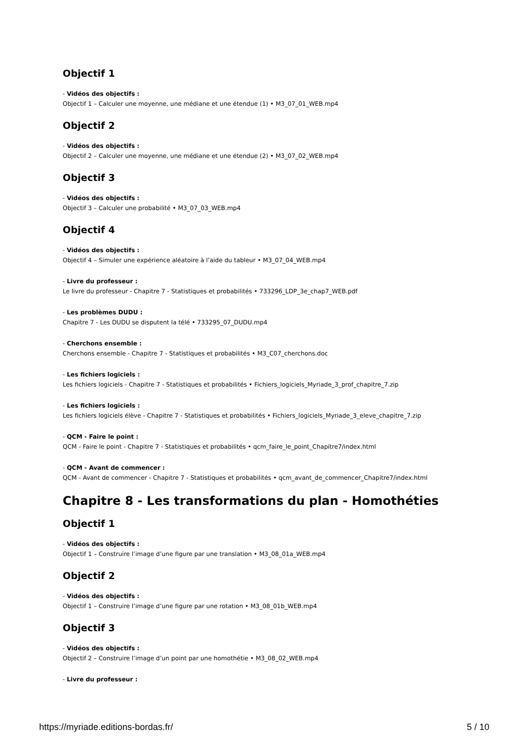Objectif 1
- Vidéos des objectifs :
Objectif 1 – Calculer une moyenne, une médiane et une étendue (1) • M3_07_01_WEB.mp4
Objectif 2
- Vidéos des objectifs :
Objectif 2 – Calculer une moyenne, une médiane et une étendue (2) • M3_07_02_WEB.mp4
Objectif 3
- Vidéos des objectifs :
Objectif 3 – Calculer une probabilité • M3_07_03_WEB.mp4
Objectif 4
- Vidéos des objectifs :
Objectif 4 – Simuler une expérience aléatoire à l’aide du tableur • M3_07_04_WEB.mp4
- Livre du professeur :
Le livre du professeur - Chapitre 7 - Statistiques et probabilités • 733296_LDP_3e_chap7_WEB.pdf
- Les problèmes DUDU :
Chapitre 7 - Les DUDU se disputent la télé • 733295_07_DUDU.mp4
- Cherchons ensemble :
Cherchons ensemble - Chapitre 7 - Statistiques et probabilités • M3_C07_cherchons.doc
- Les fichiers logiciels :
Les fichiers logiciels - Chapitre 7 - Statistiques et probabilités • Fichiers_logiciels_Myriade_3_prof_chapitre_7.zip
- Les fichiers logiciels :
Les fichiers logiciels élève - Chapitre 7 - Statistiques et probabilités • Fichiers_logiciels_Myriade_3_eleve_chapitre_7.zip
- QCM - Faire le point :
QCM - Faire le point - Chapitre 7 - Statistiques et probabilités • qcm_faire_le_point_Chapitre7/index.html
- QCM - Avant de commencer :
QCM - Avant de commencer - Chapitre 7 - Statistiques et probabilités • qcm_avant_de_commencer_Chapitre7/index.html
Chapitre 8 - Les transformations du plan - Homothéties
Objectif 1
- Vidéos des objectifs :
Objectif 1 – Construire l’image d’une figure par une translation • M3_08_01a_WEB.mp4
Objectif 2
- Vidéos des objectifs :
Objectif 1 – Construire l’image d’une figure par une rotation • M3_08_01b_WEB.mp4
Objectif 3
- Vidéos des objectifs :
Objectif 2 – Construire l’image d’un point par une homothétie • M3_08_02_WEB.mp4
- Livre du professeur :
https://myriade.editions-bordas.fr/ 5 / 10